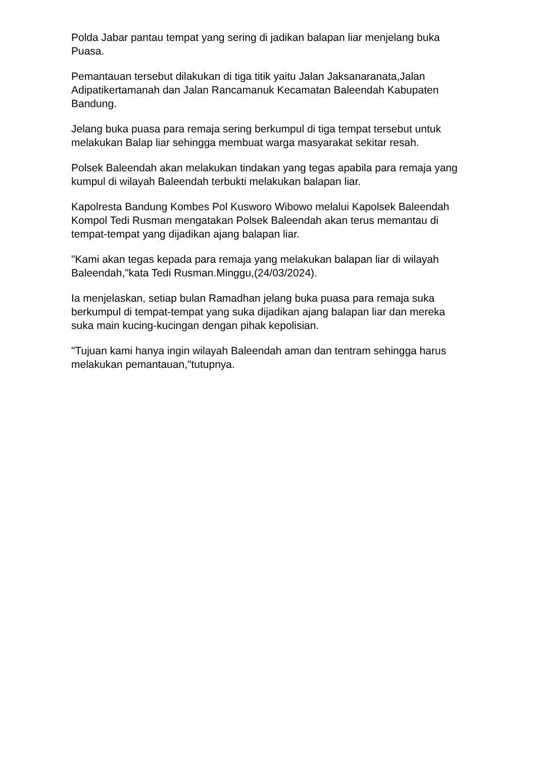Polda Jabar pantau tempat yang sering di jadikan balapan liar menjelang buka Puasa.
Pemantauan tersebut dilakukan di tiga titik yaitu Jalan Jaksanaranata,Jalan Adipatikertamanah dan Jalan Rancamanuk Kecamatan Baleendah Kabupaten Bandung.
Jelang buka puasa para remaja sering berkumpul di tiga tempat tersebut untuk melakukan Balap liar sehingga membuat warga masyarakat sekitar resah.
Polsek Baleendah akan melakukan tindakan yang tegas apabila para remaja yang kumpul di wilayah Baleendah terbukti melakukan balapan liar.
Kapolresta Bandung Kombes Pol Kusworo Wibowo melalui Kapolsek Baleendah Kompol Tedi Rusman mengatakan Polsek Baleendah akan terus memantau di tempat-tempat yang dijadikan ajang balapan liar.
"Kami akan tegas kepada para remaja yang melakukan balapan liar di wilayah Baleendah,"kata Tedi Rusman.Minggu,(24/03/2024).
Ia menjelaskan, setiap bulan Ramadhan jelang buka puasa para remaja suka berkumpul di tempat-tempat yang suka dijadikan ajang balapan liar dan mereka suka main kucing-kucingan dengan pihak kepolisian.
"Tujuan kami hanya ingin wilayah Baleendah aman dan tentram sehingga harus melakukan pemantauan,"tutupnya.